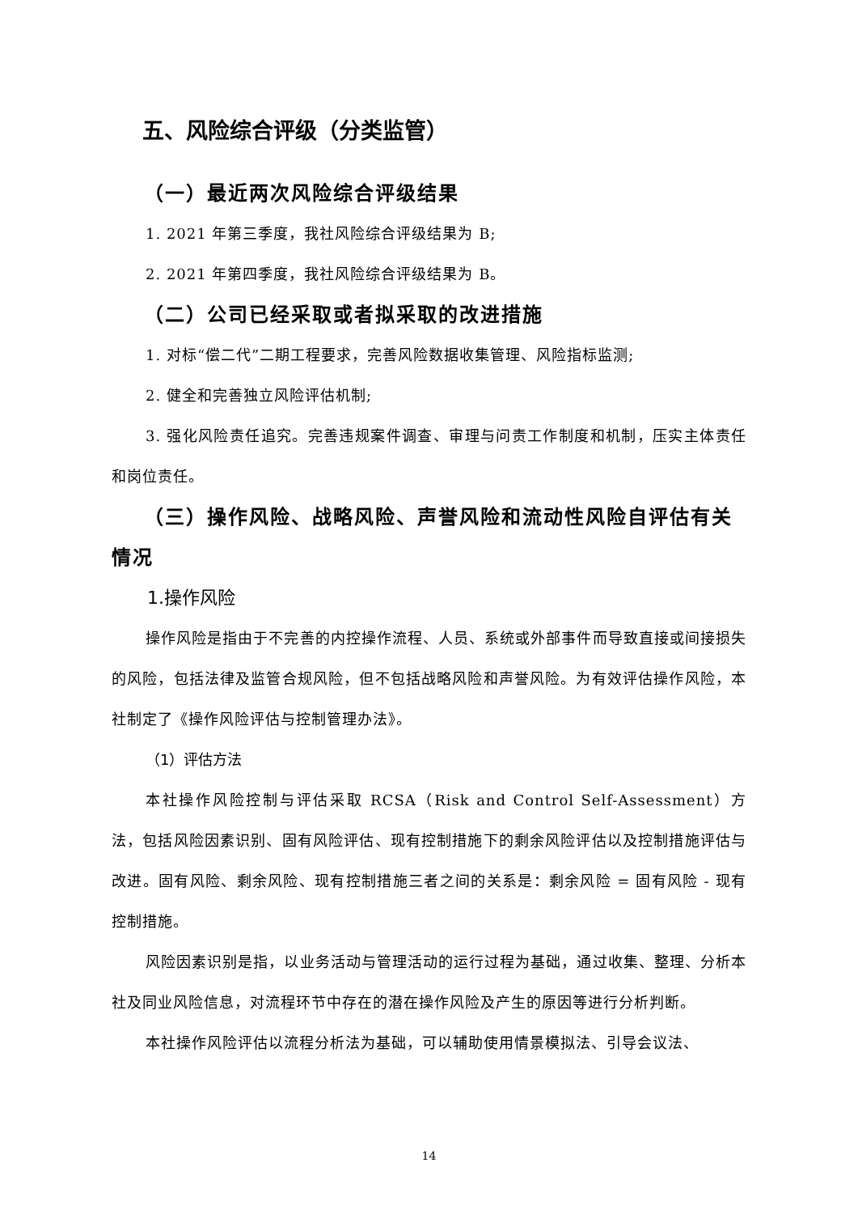五、风险综合评级（分类监管）
（一）最近两次风险综合评级结果
1. 2021 年第三季度，我社风险综合评级结果为 B;
2. 2021 年第四季度，我社风险综合评级结果为 B。
（二）公司已经采取或者拟采取的改进措施
1. 对标“偿二代”二期工程要求，完善风险数据收集管理、风险指标监测;
2. 健全和完善独立风险评估机制;
3. 强化风险责任追究。完善违规案件调查、审理与问责工作制度和机制，压实主体责任和岗位责任。
（三）操作风险、战略风险、声誉风险和流动性风险自评估有关情况
1.操作风险
操作风险是指由于不完善的内控操作流程、人员、系统或外部事件而导致直接或间接损失的风险，包括法律及监管合规风险，但不包括战略风险和声誉风险。为有效评估操作风险，本社制定了《操作风险评估与控制管理办法》。
（1）评估方法
本社操作风险控制与评估采取 RCSA（Risk and Control Self-Assessment）方法，包括风险因素识别、固有风险评估、现有控制措施下的剩余风险评估以及控制措施评估与改进。固有风险、剩余风险、现有控制措施三者之间的关系是：剩余风险 = 固有风险 - 现有控制措施。
风险因素识别是指，以业务活动与管理活动的运行过程为基础，通过收集、整理、分析本社及同业风险信息，对流程环节中存在的潜在操作风险及产生的原因等进行分析判断。
本社操作风险评估以流程分析法为基础，可以辅助使用情景模拟法、引导会议法、
14